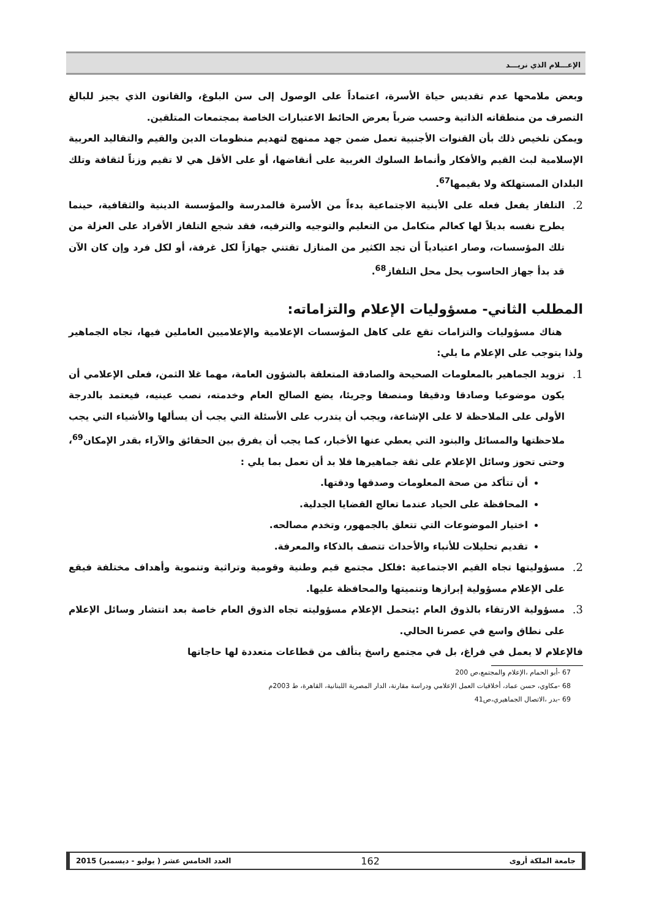الإعـــلام الذي نريـــد
وبعض ملامحها عدم تقديس حياة الأسرة، اعتماداً على الوصول إلى سن البلوغ، والقانون الذي يجيز للبالغ التصرف من منطقاته الذاتية وحسب ضرباً بعرض الحائط الاعتبارات الخاصة بمجتمعات المتلقين.
ويمكن تلخيص ذلك بأن القنوات الأجنبية تعمل ضمن جهد ممنهج لتهديم منظومات الدين والقيم والتقاليد العربية الإسلامية لبث القيم والأفكار وأنماط السلوك الغربية على أنقاضها، أو على الأقل هي لا تقيم وزناً لثقافة وتلك البلدان المستهلكة ولا بقيمها<sup>67</sup>.
2.
التلفاز يفعل فعله على الأبنية الاجتماعية بدءاً من الأسرة فالمدرسة والمؤسسة الدينية والثقافية، حينما يطرح نفسه بديلاً لها كعالم متكامل من التعليم والتوجيه والترفيه، فقد شجع التلفاز الأفراد على العزلة من تلك المؤسسات، وصار اعتيادياً أن تجد الكثير من المنازل تقتني جهازاً لكل غرفة، أو لكل فرد وإن كان الآن قد بدأ جهاز الحاسوب يحل محل التلفاز<sup>68</sup>.
المطلب الثاني- مسؤوليات الإعلام والتزاماته:
هناك مسؤوليات والتزامات تقع على كاهل المؤسسات الإعلامية والإعلاميين العاملين فيها، تجاه الجماهير ولذا يتوجب على الإعلام ما يلي:
1.
تزويد الجماهير بالمعلومات الصحيحة والصادقة المتعلقة بالشؤون العامة، مهما غلا الثمن، فعلى الإعلامي أن يكون موضوعيا وصادقا ودقيقا ومنصفا وجريئا، يضع الصالح العام وخدمته، نصب عينيه، فيعتمد بالدرجة الأولى على الملاحظة لا على الإشاعة، ويجب أن يتدرب على الأسئلة التي يجب أن يسألها والأشياء التي يجب ملاحظتها والمسائل والبنود التي يعطي عنها الأخبار، كما يجب أن يفرق بين الحقائق والآراء بقدر الإمكان<sup>69</sup>، وحتى تحوز وسائل الإعلام على ثقة جماهيرها فلا بد أن تعمل بما يلي :
أن تتأكد من صحة المعلومات وصدقها ودقتها.
المحافظة على الحياد عندما تعالج القضايا الجدلية.
اختيار الموضوعات التي تتعلق بالجمهور، وتخدم مصالحه.
تقديم تحليلات للأنباء والأحداث تتصف بالذكاء والمعرفة.
2.
مسؤوليتها تجاه القيم الاجتماعية :فلكل مجتمع قيم وطنية وقومية وتراثية وتنموية وأهداف مختلفة فيقع على الإعلام مسؤولية إبرازها وتنميتها والمحافظة عليها.
3.
مسؤولية الارتقاء بالذوق العام :يتحمل الإعلام مسؤوليته تجاه الذوق العام خاصة بعد انتشار وسائل الإعلام على نطاق واسع في عصرنا الحالي.
فالإعلام لا يعمل في فراغ، بل في مجتمع راسخ يتألف من قطاعات متعددة لها حاجاتها
67 -أبو الحمام ،الإعلام والمجتمع،ص 200
68 -مكاوي، حسن عماد، أخلاقيات العمل الإعلامي ودراسة مقارنة، الدار المصرية اللبنانية، القاهرة، ط 2003م
69 -بدر ،الاتصال الجماهيري،ص41
جامعة الملكة أروى 162 العدد الخامس عشر ( يوليو - ديسمبر) 2015